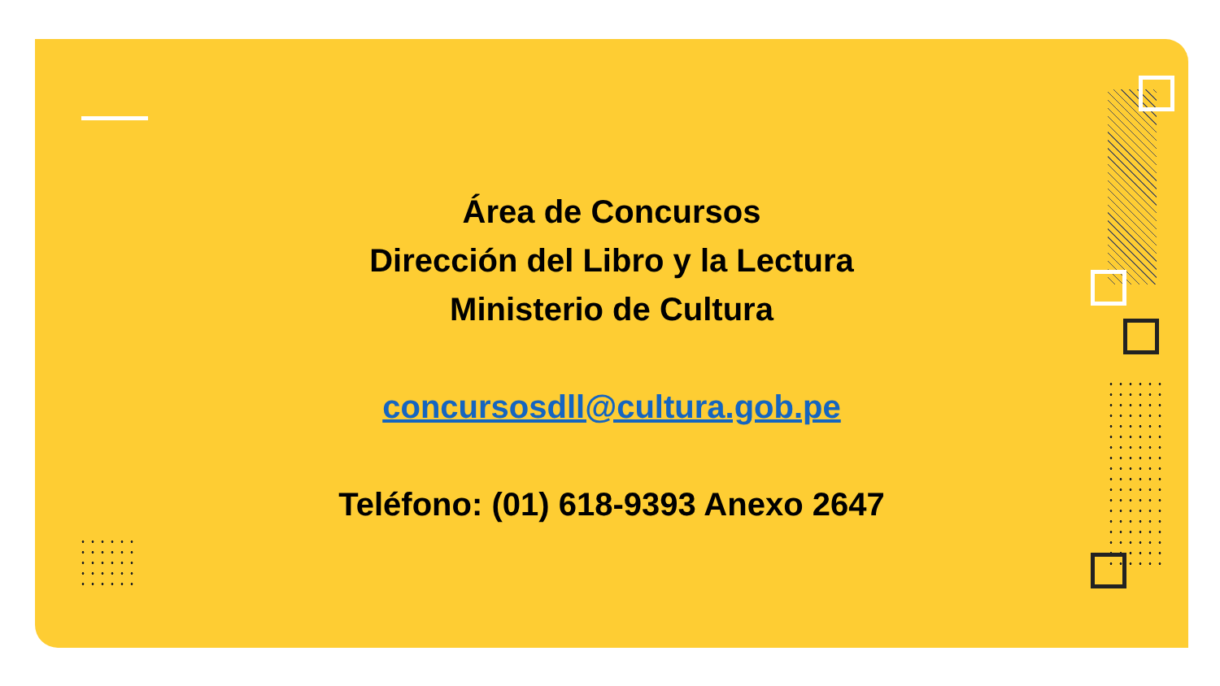Área de Concursos
Dirección del Libro y la Lectura
Ministerio de Cultura
concursosdll@cultura.gob.pe
Teléfono: (01) 618-9393 Anexo 2647